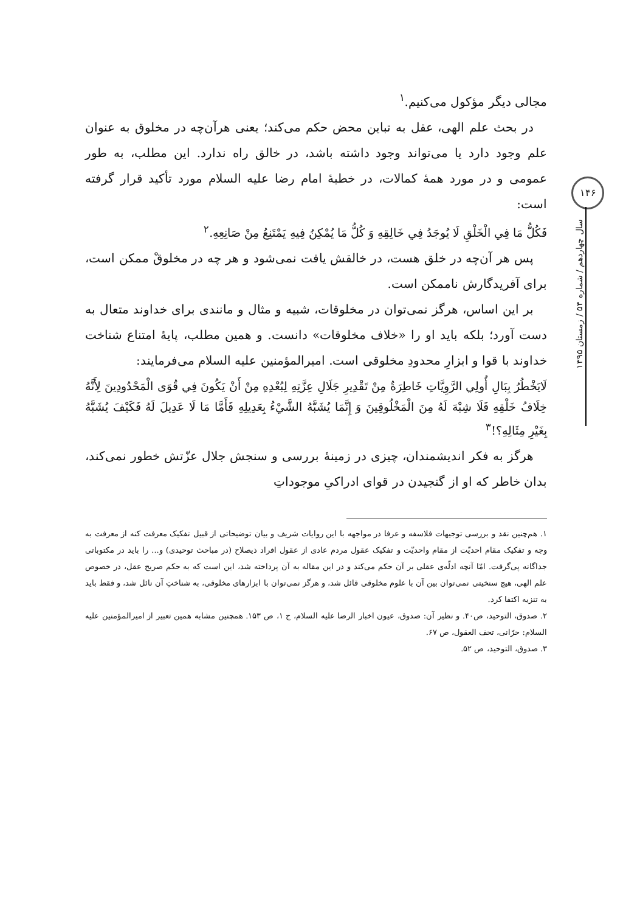۱۴۶
سال چهاردهم / شماره ۵۳ / زمستان ۱۳۹۵
مجالی دیگر مؤکول می‌کنیم.<sup>۱</sup>
در بحث علم الهی، عقل به تباین محض حکم می‌کند؛ یعنی هرآن‌چه در مخلوق به عنوان علم وجود دارد یا می‌تواند وجود داشته باشد، در خالق راه ندارد. این مطلب، به طور عمومی و در مورد همهٔ کمالات، در خطبهٔ امام رضا علیه السلام مورد تأکید قرار گرفته است:
فَكُلُّ مَا فِي الْخَلْقِ لَا يُوجَدُ فِي خَالِقِهِ وَ كُلُّ مَا يُمْكِنُ فِيهِ يَمْتَنِعُ مِنْ صَانِعِهِ.<sup>۲</sup>
پس هر آن‌چه در خلق هست، در خالقش یافت نمی‌شود و هر چه در مخلوقْ ممکن است، برای آفریدگارش ناممکن است.
بر این اساس، هرگز نمی‌توان در مخلوقات، شبیه و مثال و مانندی برای خداوند متعال به دست آورد؛ بلکه باید او را «خلاف مخلوقات» دانست. و همین مطلب، پایهٔ امتناع شناخت خداوند با قوا و ابزارِ محدودِ مخلوقی است. امیرالمؤمنین علیه السلام می‌فرمایند:
لَايَخْطُرُ بِبَالِ أُولِي الرَّوِيَّاتِ خَاطِرَةٌ مِنْ تَقْدِيرِ جَلَالِ عِزَّتِهِ لِبُعْدِهِ مِنْ أَنْ يَكُونَ فِي قُوَى الْمَحْدُودِينَ لِأَنَّهُ خِلَافُ خَلْقِهِ فَلَا شِبْهَ لَهُ مِنَ الْمَخْلُوقِينَ وَ إِنَّمَا يُشَبَّهُ الشَّيْءُ بِعَدِيلِهِ فَأَمَّا مَا لَا عَدِيلَ لَهُ فَكَيْفَ يُشَبَّهُ بِغَيْرِ مِثَالِهِ؟!<sup>۳</sup>
هرگز به فکر اندیشمندان، چیزی در زمینهٔ بررسی و سنجش جلال عزّتش خطور نمی‌کند، بدان خاطر که او از گنجیدن در قوای ادراکیِ موجوداتِ
۱. هم‌چنین نقد و بررسی توجیهات فلاسفه و عرفا در مواجهه با این روایات شریف و بیان توضیحاتی از قبیل تفکیک معرفت کنه از معرفت به وجه و تفکیک مقام احدیّت از مقام واحدیّت و تفکیک عقول مردم عادی از عقول افراد ذیصلاح (در مباحث توحیدی) و... را باید در مکتوباتی جداگانه پی‌گرفت. امّا آنچه ادلّه‌ی عقلی بر آن حکم می‌کند و در این مقاله به آن پرداخته شد، این است که به حکم صریح عقل، در خصوص علم الهی، هیچ سنخیتی نمی‌توان بین آن با علوم مخلوقی قائل شد، و هرگز نمی‌توان با ابزارهای مخلوقی، به شناختِ آن نائل شد، و فقط باید به تنزیه اکتفا کرد.
۲. صدوق، التوحید، ص۴۰. و نظیر آن: صدوق، عیون اخبار الرضا علیه السلام، ج ۱، ص ۱۵۳. همچنین مشابه همین تعبیر از امیرالمؤمنین علیه السلام: حرّانی، تحف العقول، ص ۶۷.
۳. صدوق، التوحید، ص ۵۲.